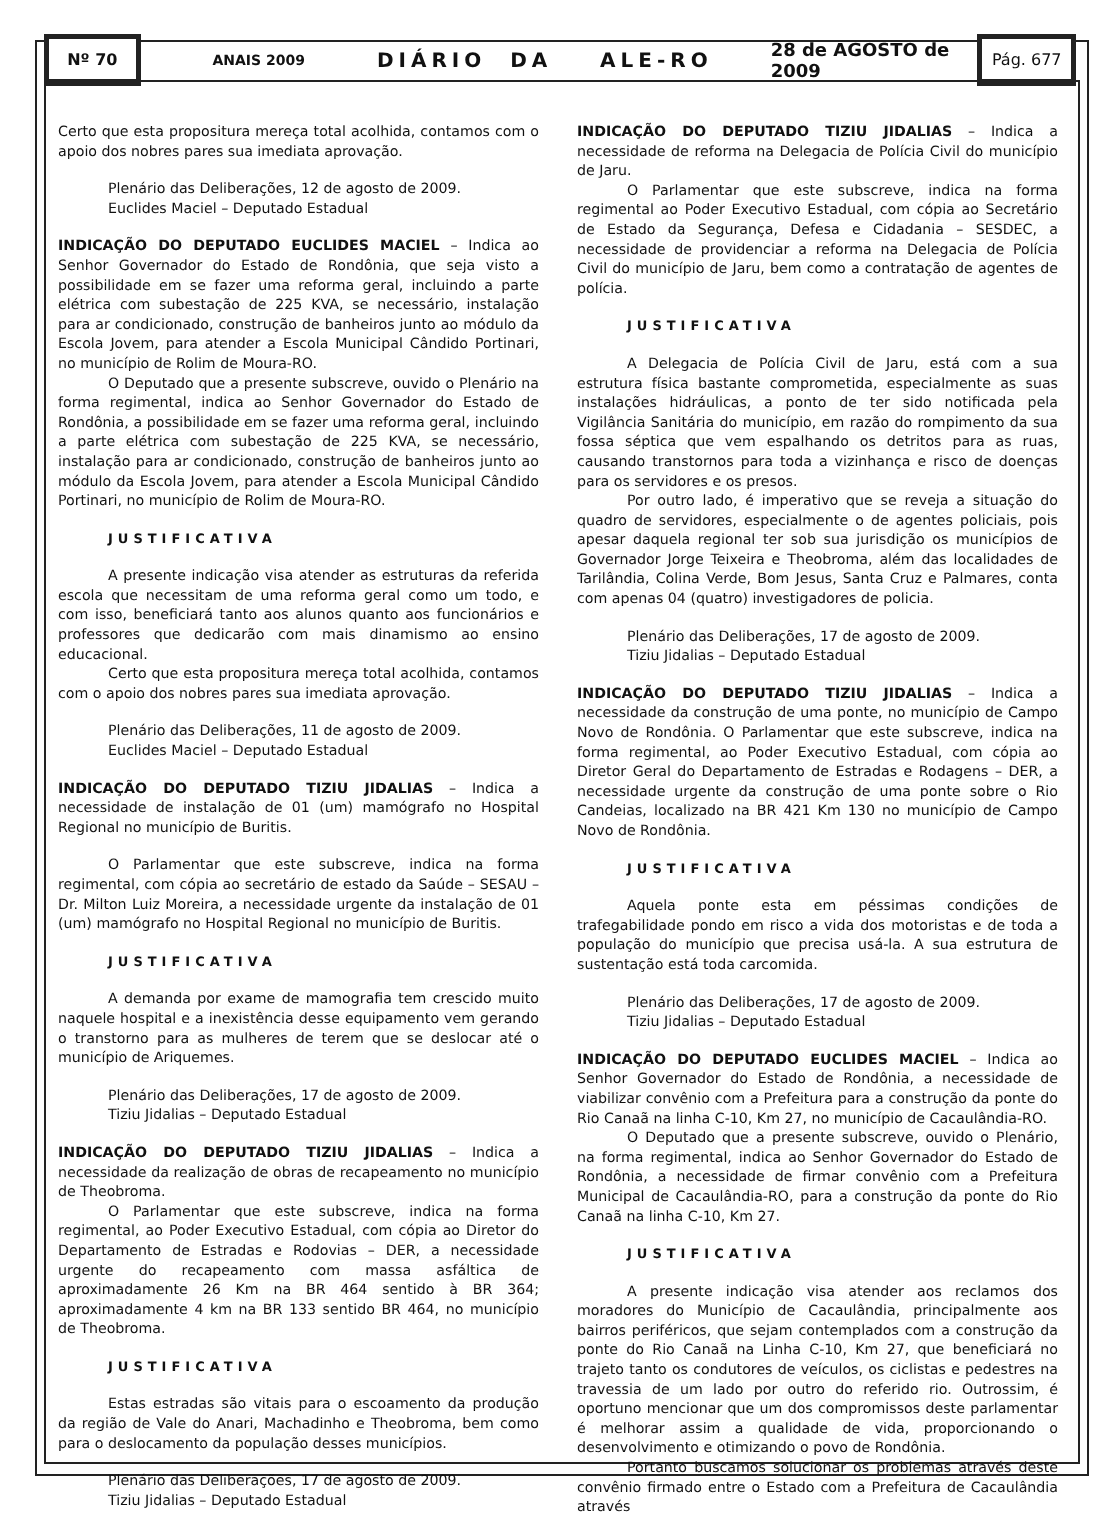Nº 70
ANAIS 2009
DIÁRIO DA ALE-RO
28 de AGOSTO de 2009
Pág. 677
Certo que esta propositura mereça total acolhida, contamos com o apoio dos nobres pares sua imediata aprovação.
Plenário das Deliberações, 12 de agosto de 2009.
Euclides Maciel – Deputado Estadual
INDICAÇÃO DO DEPUTADO EUCLIDES MACIEL – Indica ao Senhor Governador do Estado de Rondônia, que seja visto a possibilidade em se fazer uma reforma geral, incluindo a parte elétrica com subestação de 225 KVA, se necessário, instalação para ar condicionado, construção de banheiros junto ao módulo da Escola Jovem, para atender a Escola Municipal Cândido Portinari, no município de Rolim de Moura-RO.
O Deputado que a presente subscreve, ouvido o Plenário na forma regimental, indica ao Senhor Governador do Estado de Rondônia, a possibilidade em se fazer uma reforma geral, incluindo a parte elétrica com subestação de 225 KVA, se necessário, instalação para ar condicionado, construção de banheiros junto ao módulo da Escola Jovem, para atender a Escola Municipal Cândido Portinari, no município de Rolim de Moura-RO.
JUSTIFICATIVA
A presente indicação visa atender as estruturas da referida escola que necessitam de uma reforma geral como um todo, e com isso, beneficiará tanto aos alunos quanto aos funcionários e professores que dedicarão com mais dinamismo ao ensino educacional.
Certo que esta propositura mereça total acolhida, contamos com o apoio dos nobres pares sua imediata aprovação.
Plenário das Deliberações, 11 de agosto de 2009.
Euclides Maciel – Deputado Estadual
INDICAÇÃO DO DEPUTADO TIZIU JIDALIAS – Indica a necessidade de instalação de 01 (um) mamógrafo no Hospital Regional no município de Buritis.
O Parlamentar que este subscreve, indica na forma regimental, com cópia ao secretário de estado da Saúde – SESAU – Dr. Milton Luiz Moreira, a necessidade urgente da instalação de 01 (um) mamógrafo no Hospital Regional no município de Buritis.
JUSTIFICATIVA
A demanda por exame de mamografia tem crescido muito naquele hospital e a inexistência desse equipamento vem gerando o transtorno para as mulheres de terem que se deslocar até o município de Ariquemes.
Plenário das Deliberações, 17 de agosto de 2009.
Tiziu Jidalias – Deputado Estadual
INDICAÇÃO DO DEPUTADO TIZIU JIDALIAS – Indica a necessidade da realização de obras de recapeamento no município de Theobroma.
O Parlamentar que este subscreve, indica na forma regimental, ao Poder Executivo Estadual, com cópia ao Diretor do Departamento de Estradas e Rodovias – DER, a necessidade urgente do recapeamento com massa asfáltica de aproximadamente 26 Km na BR 464 sentido à BR 364; aproximadamente 4 km na BR 133 sentido BR 464, no município de Theobroma.
JUSTIFICATIVA
Estas estradas são vitais para o escoamento da produção da região de Vale do Anari, Machadinho e Theobroma, bem como para o deslocamento da população desses municípios.
Plenário das Deliberações, 17 de agosto de 2009.
Tiziu Jidalias – Deputado Estadual
INDICAÇÃO DO DEPUTADO TIZIU JIDALIAS – Indica a necessidade de reforma na Delegacia de Polícia Civil do município de Jaru.
O Parlamentar que este subscreve, indica na forma regimental ao Poder Executivo Estadual, com cópia ao Secretário de Estado da Segurança, Defesa e Cidadania – SESDEC, a necessidade de providenciar a reforma na Delegacia de Polícia Civil do município de Jaru, bem como a contratação de agentes de polícia.
JUSTIFICATIVA
A Delegacia de Polícia Civil de Jaru, está com a sua estrutura física bastante comprometida, especialmente as suas instalações hidráulicas, a ponto de ter sido notificada pela Vigilância Sanitária do município, em razão do rompimento da sua fossa séptica que vem espalhando os detritos para as ruas, causando transtornos para toda a vizinhança e risco de doenças para os servidores e os presos.
Por outro lado, é imperativo que se reveja a situação do quadro de servidores, especialmente o de agentes policiais, pois apesar daquela regional ter sob sua jurisdição os municípios de Governador Jorge Teixeira e Theobroma, além das localidades de Tarilândia, Colina Verde, Bom Jesus, Santa Cruz e Palmares, conta com apenas 04 (quatro) investigadores de policia.
Plenário das Deliberações, 17 de agosto de 2009.
Tiziu Jidalias – Deputado Estadual
INDICAÇÃO DO DEPUTADO TIZIU JIDALIAS – Indica a necessidade da construção de uma ponte, no município de Campo Novo de Rondônia. O Parlamentar que este subscreve, indica na forma regimental, ao Poder Executivo Estadual, com cópia ao Diretor Geral do Departamento de Estradas e Rodagens – DER, a necessidade urgente da construção de uma ponte sobre o Rio Candeias, localizado na BR 421 Km 130 no município de Campo Novo de Rondônia.
JUSTIFICATIVA
Aquela ponte esta em péssimas condições de trafegabilidade pondo em risco a vida dos motoristas e de toda a população do município que precisa usá-la. A sua estrutura de sustentação está toda carcomida.
Plenário das Deliberações, 17 de agosto de 2009.
Tiziu Jidalias – Deputado Estadual
INDICAÇÃO DO DEPUTADO EUCLIDES MACIEL – Indica ao Senhor Governador do Estado de Rondônia, a necessidade de viabilizar convênio com a Prefeitura para a construção da ponte do Rio Canaã na linha C-10, Km 27, no município de Cacaulândia-RO.
O Deputado que a presente subscreve, ouvido o Plenário, na forma regimental, indica ao Senhor Governador do Estado de Rondônia, a necessidade de firmar convênio com a Prefeitura Municipal de Cacaulândia-RO, para a construção da ponte do Rio Canaã na linha C-10, Km 27.
JUSTIFICATIVA
A presente indicação visa atender aos reclamos dos moradores do Município de Cacaulândia, principalmente aos bairros periféricos, que sejam contemplados com a construção da ponte do Rio Canaã na Linha C-10, Km 27, que beneficiará no trajeto tanto os condutores de veículos, os ciclistas e pedestres na travessia de um lado por outro do referido rio. Outrossim, é oportuno mencionar que um dos compromissos deste parlamentar é melhorar assim a qualidade de vida, proporcionando o desenvolvimento e otimizando o povo de Rondônia.
Portanto buscamos solucionar os problemas através deste convênio firmado entre o Estado com a Prefeitura de Cacaulândia através